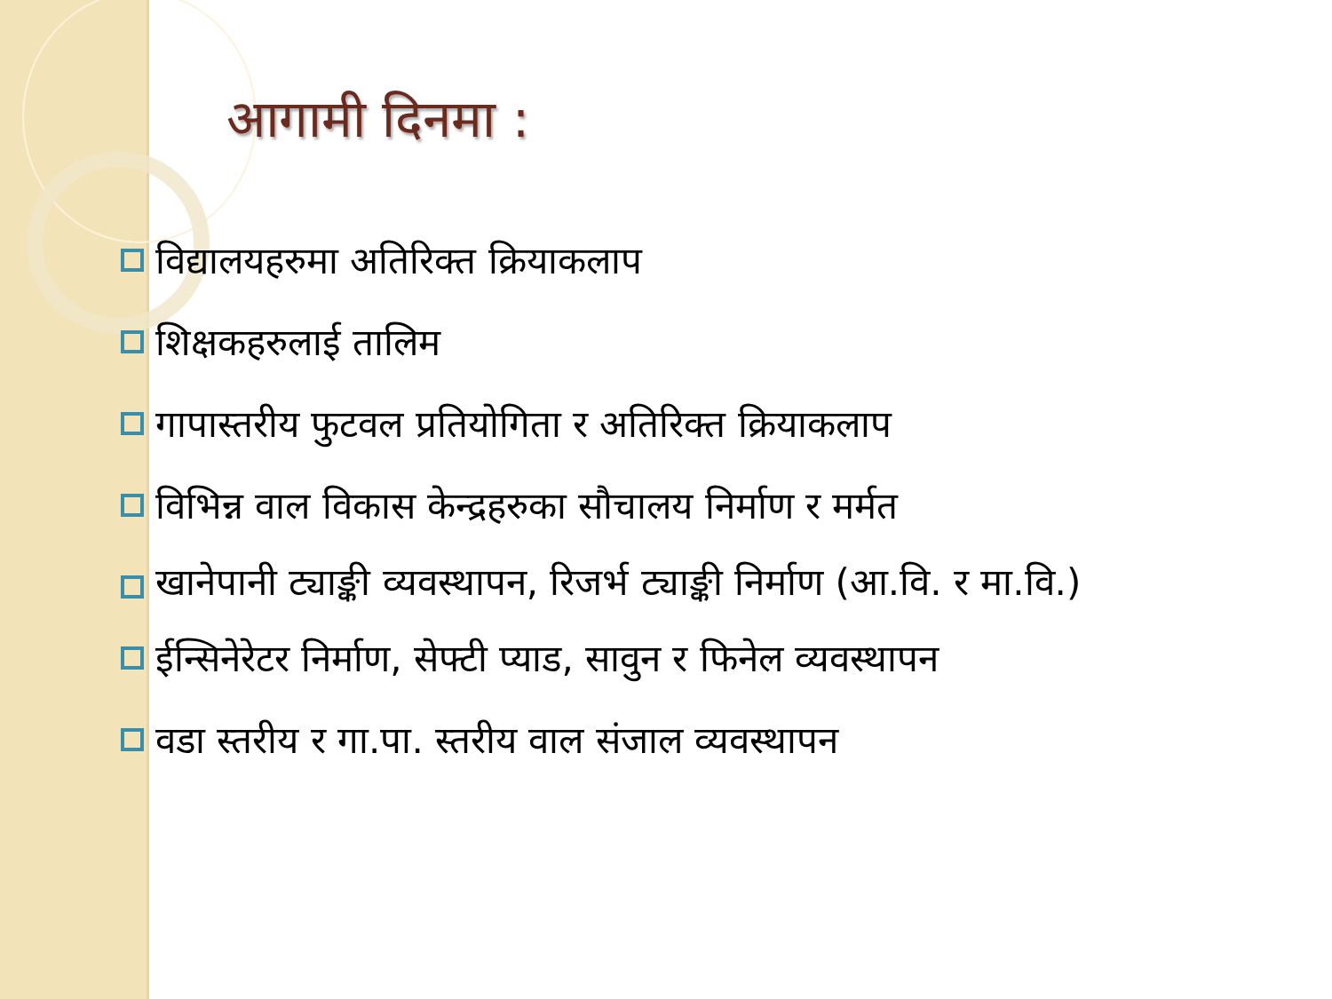आगामी दिनमा :
विद्यालयहरुमा अतिरिक्त क्रियाकलाप
शिक्षकहरुलाई तालिम
गापास्तरीय फुटवल प्रतियोगिता र अतिरिक्त क्रियाकलाप
विभिन्न वाल विकास केन्द्रहरुका सौचालय निर्माण र मर्मत
खानेपानी ट्याङ्की व्यवस्थापन, रिजर्भ ट्याङ्की निर्माण (आ.वि. र मा.वि.)
ईन्सिनेरेटर निर्माण, सेफ्टी प्याड, सावुन र फिनेल व्यवस्थापन
वडा स्तरीय र गा.पा. स्तरीय वाल संजाल व्यवस्थापन